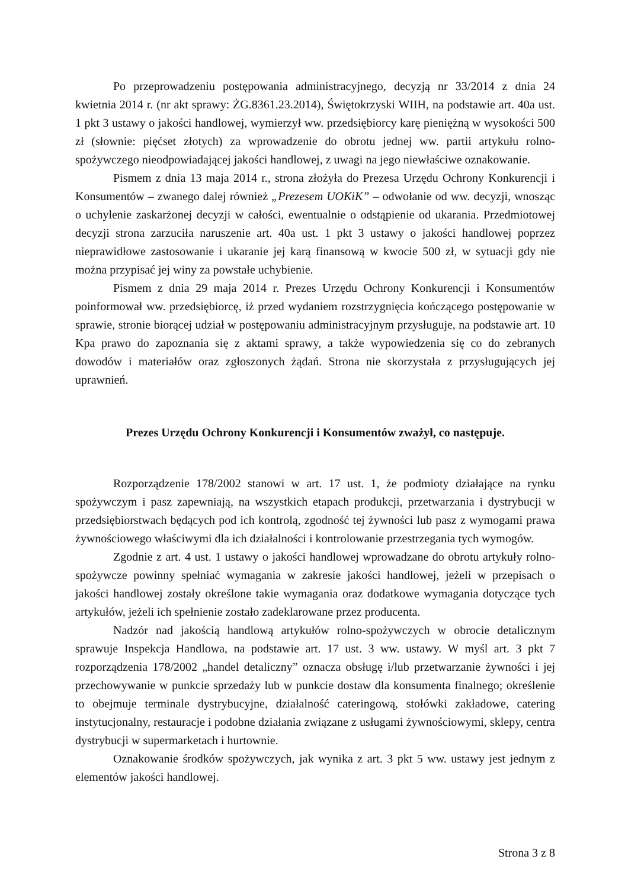Po przeprowadzeniu postępowania administracyjnego, decyzją nr 33/2014 z dnia 24 kwietnia 2014 r. (nr akt sprawy: ŻG.8361.23.2014), Świętokrzyski WIIH, na podstawie art. 40a ust. 1 pkt 3 ustawy o jakości handlowej, wymierzył ww. przedsiębiorcy karę pieniężną w wysokości 500 zł (słownie: pięćset złotych) za wprowadzenie do obrotu jednej ww. partii artykułu rolno-spożywczego nieodpowiadającej jakości handlowej, z uwagi na jego niewłaściwe oznakowanie.
Pismem z dnia 13 maja 2014 r., strona złożyła do Prezesa Urzędu Ochrony Konkurencji i Konsumentów – zwanego dalej również „Prezesem UOKiK” – odwołanie od ww. decyzji, wnosząc o uchylenie zaskarżonej decyzji w całości, ewentualnie o odstąpienie od ukarania. Przedmiotowej decyzji strona zarzuciła naruszenie art. 40a ust. 1 pkt 3 ustawy o jakości handlowej poprzez nieprawidłowe zastosowanie i ukaranie jej karą finansową w kwocie 500 zł, w sytuacji gdy nie można przypisać jej winy za powstałe uchybienie.
Pismem z dnia 29 maja 2014 r. Prezes Urzędu Ochrony Konkurencji i Konsumentów poinformował ww. przedsiębiorcę, iż przed wydaniem rozstrzygnięcia kończącego postępowanie w sprawie, stronie biorącej udział w postępowaniu administracyjnym przysługuje, na podstawie art. 10 Kpa prawo do zapoznania się z aktami sprawy, a także wypowiedzenia się co do zebranych dowodów i materiałów oraz zgłoszonych żądań. Strona nie skorzystała z przysługujących jej uprawnień.
Prezes Urzędu Ochrony Konkurencji i Konsumentów zważył, co następuje.
Rozporządzenie 178/2002 stanowi w art. 17 ust. 1, że podmioty działające na rynku spożywczym i pasz zapewniają, na wszystkich etapach produkcji, przetwarzania i dystrybucji w przedsiębiorstwach będących pod ich kontrolą, zgodność tej żywności lub pasz z wymogami prawa żywnościowego właściwymi dla ich działalności i kontrolowanie przestrzegania tych wymogów.
Zgodnie z art. 4 ust. 1 ustawy o jakości handlowej wprowadzane do obrotu artykuły rolno-spożywcze powinny spełniać wymagania w zakresie jakości handlowej, jeżeli w przepisach o jakości handlowej zostały określone takie wymagania oraz dodatkowe wymagania dotyczące tych artykułów, jeżeli ich spełnienie zostało zadeklarowane przez producenta.
Nadzór nad jakością handlową artykułów rolno-spożywczych w obrocie detalicznym sprawuje Inspekcja Handlowa, na podstawie art. 17 ust. 3 ww. ustawy. W myśl art. 3 pkt 7 rozporządzenia 178/2002 „handel detaliczny” oznacza obsługę i/lub przetwarzanie żywności i jej przechowywanie w punkcie sprzedaży lub w punkcie dostaw dla konsumenta finalnego; określenie to obejmuje terminale dystrybucyjne, działalność cateringową, stołówki zakładowe, catering instytucjonalny, restauracje i podobne działania związane z usługami żywnościowymi, sklepy, centra dystrybucji w supermarketach i hurtownie.
Oznakowanie środków spożywczych, jak wynika z art. 3 pkt 5 ww. ustawy jest jednym z elementów jakości handlowej.
Strona 3 z 8